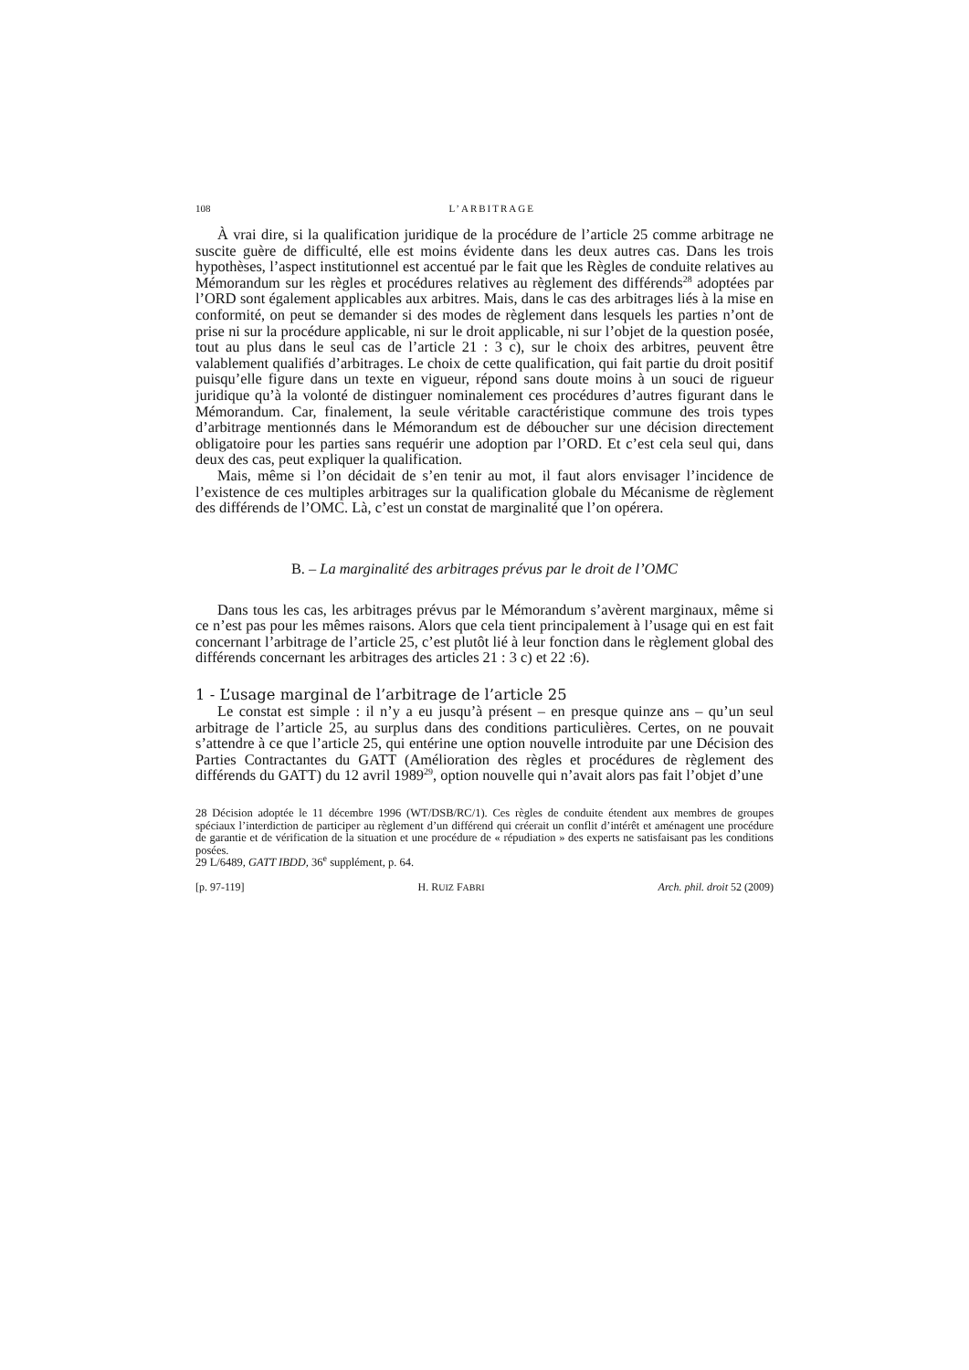108 L’ARBITRAGE
À vrai dire, si la qualification juridique de la procédure de l’article 25 comme arbitrage ne suscite guère de difficulté, elle est moins évidente dans les deux autres cas. Dans les trois hypothèses, l’aspect institutionnel est accentué par le fait que les Règles de conduite relatives au Mémorandum sur les règles et procédures relatives au règlement des différends<sup>28</sup> adoptées par l’ORD sont également applicables aux arbitres. Mais, dans le cas des arbitrages liés à la mise en conformité, on peut se demander si des modes de règlement dans lesquels les parties n’ont de prise ni sur la procédure applicable, ni sur le droit applicable, ni sur l’objet de la question posée, tout au plus dans le seul cas de l’article 21 : 3 c), sur le choix des arbitres, peuvent être valablement qualifiés d’arbitrages. Le choix de cette qualification, qui fait partie du droit positif puisqu’elle figure dans un texte en vigueur, répond sans doute moins à un souci de rigueur juridique qu’à la volonté de distinguer nominalement ces procédures d’autres figurant dans le Mémorandum. Car, finalement, la seule véritable caractéristique commune des trois types d’arbitrage mentionnés dans le Mémorandum est de déboucher sur une décision directement obligatoire pour les parties sans requérir une adoption par l’ORD. Et c’est cela seul qui, dans deux des cas, peut expliquer la qualification.
Mais, même si l’on décidait de s’en tenir au mot, il faut alors envisager l’incidence de l’existence de ces multiples arbitrages sur la qualification globale du Mécanisme de règlement des différends de l’OMC. Là, c’est un constat de marginalité que l’on opérera.
B. – La marginalité des arbitrages prévus par le droit de l’OMC
Dans tous les cas, les arbitrages prévus par le Mémorandum s’avèrent marginaux, même si ce n’est pas pour les mêmes raisons. Alors que cela tient principalement à l’usage qui en est fait concernant l’arbitrage de l’article 25, c’est plutôt lié à leur fonction dans le règlement global des différends concernant les arbitrages des articles 21 : 3 c) et 22 :6).
1 - L’usage marginal de l’arbitrage de l’article 25
Le constat est simple : il n’y a eu jusqu’à présent – en presque quinze ans – qu’un seul arbitrage de l’article 25, au surplus dans des conditions particulières. Certes, on ne pouvait s’attendre à ce que l’article 25, qui entérine une option nouvelle introduite par une Décision des Parties Contractantes du GATT (Amélioration des règles et procédures de règlement des différends du GATT) du 12 avril 1989<sup>29</sup>, option nouvelle qui n’avait alors pas fait l’objet d’une
28 Décision adoptée le 11 décembre 1996 (WT/DSB/RC/1). Ces règles de conduite étendent aux membres de groupes spéciaux l’interdiction de participer au règlement d’un différend qui créerait un conflit d’intérêt et aménagent une procédure de garantie et de vérification de la situation et une procédure de « répudiation » des experts ne satisfaisant pas les conditions posées.
29 L/6489, GATT IBDD, 36<sup>e</sup> supplément, p. 64.
[p. 97-119] H. RUIZ FABRI Arch. phil. droit 52 (2009)